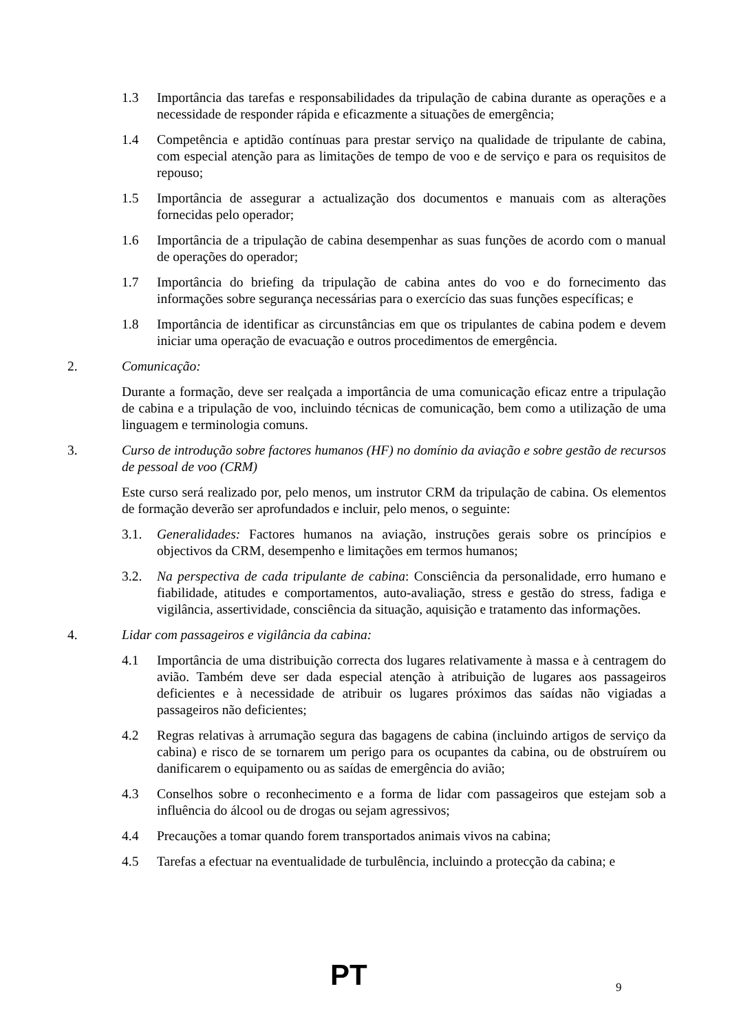1.3 Importância das tarefas e responsabilidades da tripulação de cabina durante as operações e a necessidade de responder rápida e eficazmente a situações de emergência;
1.4 Competência e aptidão contínuas para prestar serviço na qualidade de tripulante de cabina, com especial atenção para as limitações de tempo de voo e de serviço e para os requisitos de repouso;
1.5 Importância de assegurar a actualização dos documentos e manuais com as alterações fornecidas pelo operador;
1.6 Importância de a tripulação de cabina desempenhar as suas funções de acordo com o manual de operações do operador;
1.7 Importância do briefing da tripulação de cabina antes do voo e do fornecimento das informações sobre segurança necessárias para o exercício das suas funções específicas; e
1.8 Importância de identificar as circunstâncias em que os tripulantes de cabina podem e devem iniciar uma operação de evacuação e outros procedimentos de emergência.
2. Comunicação:
Durante a formação, deve ser realçada a importância de uma comunicação eficaz entre a tripulação de cabina e a tripulação de voo, incluindo técnicas de comunicação, bem como a utilização de uma linguagem e terminologia comuns.
3. Curso de introdução sobre factores humanos (HF) no domínio da aviação e sobre gestão de recursos de pessoal de voo (CRM)
Este curso será realizado por, pelo menos, um instrutor CRM da tripulação de cabina. Os elementos de formação deverão ser aprofundados e incluir, pelo menos, o seguinte:
3.1. Generalidades: Factores humanos na aviação, instruções gerais sobre os princípios e objectivos da CRM, desempenho e limitações em termos humanos;
3.2. Na perspectiva de cada tripulante de cabina: Consciência da personalidade, erro humano e fiabilidade, atitudes e comportamentos, auto-avaliação, stress e gestão do stress, fadiga e vigilância, assertividade, consciência da situação, aquisição e tratamento das informações.
4. Lidar com passageiros e vigilância da cabina:
4.1 Importância de uma distribuição correcta dos lugares relativamente à massa e à centragem do avião. Também deve ser dada especial atenção à atribuição de lugares aos passageiros deficientes e à necessidade de atribuir os lugares próximos das saídas não vigiadas a passageiros não deficientes;
4.2 Regras relativas à arrumação segura das bagagens de cabina (incluindo artigos de serviço da cabina) e risco de se tornarem um perigo para os ocupantes da cabina, ou de obstruírem ou danificarem o equipamento ou as saídas de emergência do avião;
4.3 Conselhos sobre o reconhecimento e a forma de lidar com passageiros que estejam sob a influência do álcool ou de drogas ou sejam agressivos;
4.4 Precauções a tomar quando forem transportados animais vivos na cabina;
4.5 Tarefas a efectuar na eventualidade de turbulência, incluindo a protecção da cabina; e
PT 9